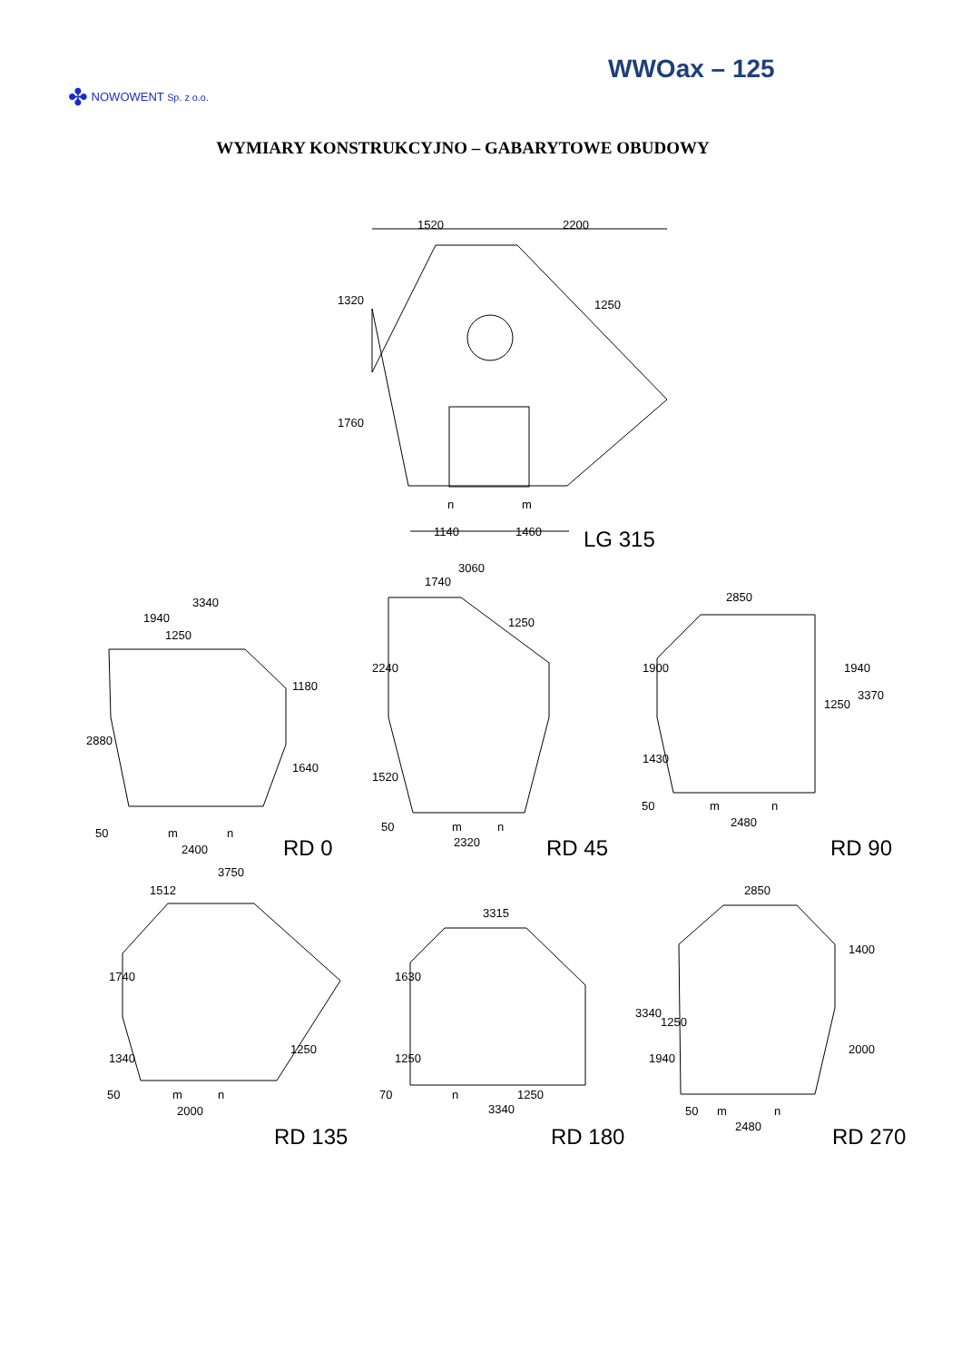WWOax – 125
✤ NOWOWENT Sp. z o.o.
WYMIARY KONSTRUKCYJNO – GABARYTOWE OBUDOWY
1520
2200
1140
1460
n
m
1320
1760
1250
LG 315
3340
1940
1250
2880
1180
1640
50
m
n
2400
RD 0
3060
1740
1250
2240
1520
50
m
n
2320
RD 45
2850
1900
1430
1250
1940
3370
50
m
n
2480
RD 90
3750
1512
1740
1340
1250
50
m
n
2000
RD 135
3315
1630
1250
70
n
1250
3340
RD 180
2850
1400
2000
3340
1250
1940
50
m
n
2480
RD 270